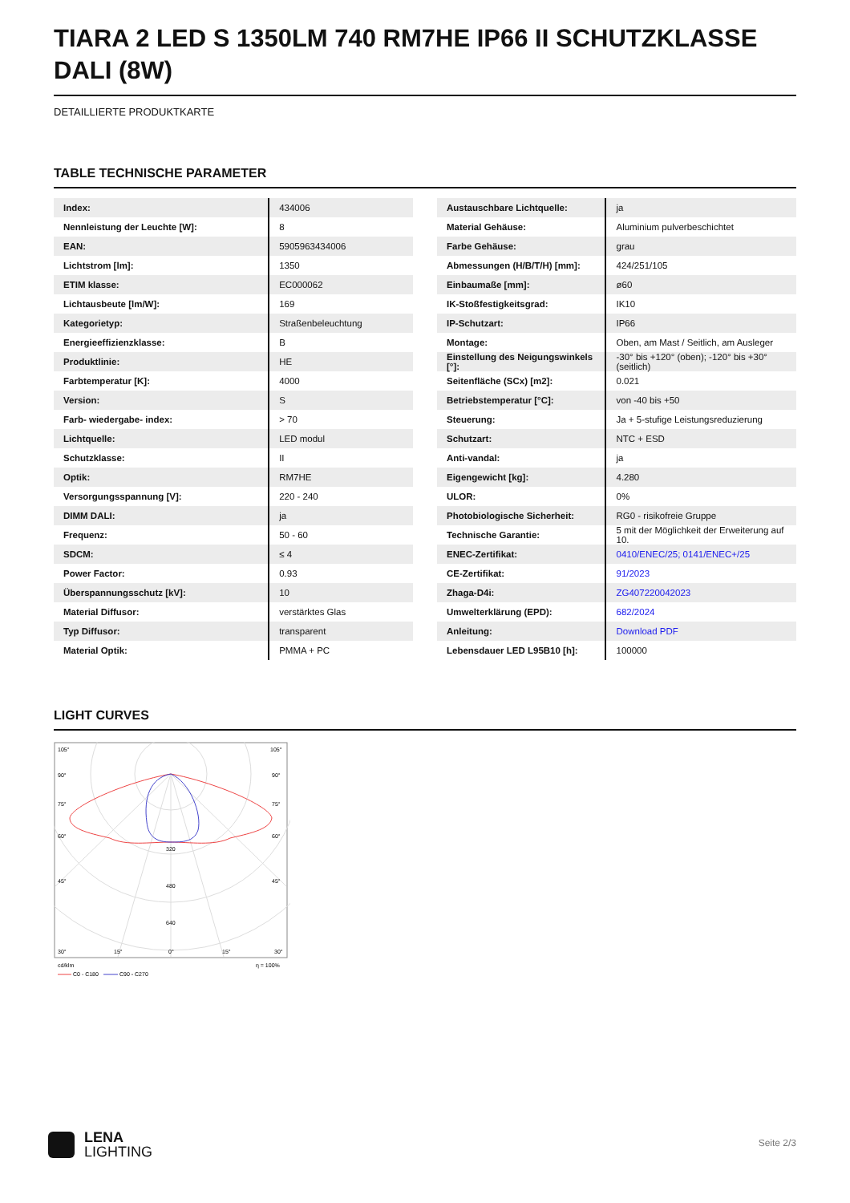TIARA 2 LED S 1350LM 740 RM7HE IP66 II SCHUTZKLASSE DALI (8W)
DETAILLIERTE PRODUKTKARTE
TABLE TECHNISCHE PARAMETER
| Index: | 434006 |
| Nennleistung der Leuchte [W]: | 8 |
| EAN: | 5905963434006 |
| Lichtstrom [lm]: | 1350 |
| ETIM klasse: | EC000062 |
| Lichtausbeute [lm/W]: | 169 |
| Kategorietyp: | Straßenbeleuchtung |
| Energieeffizienzklasse: | B |
| Produktlinie: | HE |
| Farbtemperatur [K]: | 4000 |
| Version: | S |
| Farb- wiedergabe- index: | > 70 |
| Lichtquelle: | LED modul |
| Schutzklasse: | II |
| Optik: | RM7HE |
| Versorgungsspannung [V]: | 220 - 240 |
| DIMM DALI: | ja |
| Frequenz: | 50 - 60 |
| SDCM: | ≤ 4 |
| Power Factor: | 0.93 |
| Überspannungsschutz [kV]: | 10 |
| Material Diffusor: | verstärktes Glas |
| Typ Diffusor: | transparent |
| Material Optik: | PMMA + PC |
| Austauschbare Lichtquelle: | ja |
| Material Gehäuse: | Aluminium pulverbeschichtet |
| Farbe Gehäuse: | grau |
| Abmessungen (H/B/T/H) [mm]: | 424/251/105 |
| Einbaumaße [mm]: | ø60 |
| IK-Stoßfestigkeitsgrad: | IK10 |
| IP-Schutzart: | IP66 |
| Montage: | Oben, am Mast / Seitlich, am Ausleger |
| Einstellung des Neigungswinkels [°]: | -30° bis +120° (oben); -120° bis +30° (seitlich) |
| Seitenfläche (SCx) [m2]: | 0.021 |
| Betriebstemperatur [°C]: | von -40 bis +50 |
| Steuerung: | Ja + 5-stufige Leistungsreduzierung |
| Schutzart: | NTC + ESD |
| Anti-vandal: | ja |
| Eigengewicht [kg]: | 4.280 |
| ULOR: | 0% |
| Photobiologische Sicherheit: | RG0 - risikofreie Gruppe |
| Technische Garantie: | 5 mit der Möglichkeit der Erweiterung auf 10. |
| ENEC-Zertifikat: | 0410/ENEC/25; 0141/ENEC+/25 |
| CE-Zertifikat: | 91/2023 |
| Zhaga-D4i: | ZG407220042023 |
| Umwelterklärung (EPD): | 682/2024 |
| Anleitung: | Download PDF |
| Lebensdauer LED L95B10 [h]: | 100000 |
LIGHT CURVES
105°
105°
90°
90°
75°
75°
60°
60°
320
480
640
45°
45°
30°
15°
0°
15°
30°
cd/klm
η = 100%
C0 - C180
C90 - C270
LENA
LIGHTING
Seite 2/3